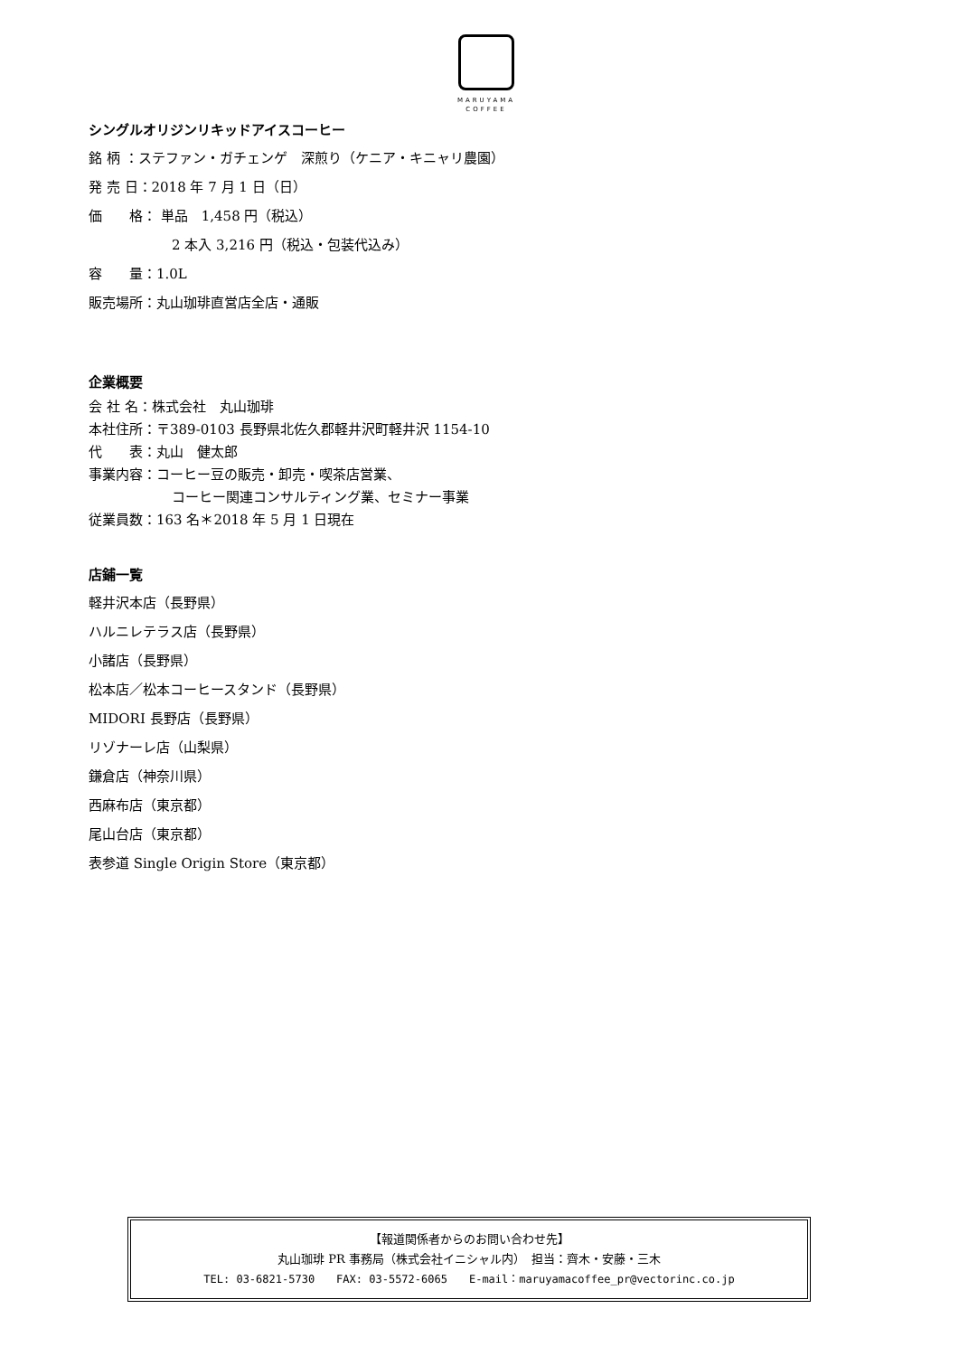MARUYAMA
COFFEE
シングルオリジンリキッドアイスコーヒー
銘 柄 ：ステファン・ガチェンゲ　深煎り（ケニア・キニャリ農園）
発 売 日：2018 年 7 月 1 日（日）
価　　格： 単品　1,458 円（税込）
2 本入 3,216 円（税込・包装代込み）
容　　量：1.0L
販売場所：丸山珈琲直営店全店・通販
企業概要
会 社 名：株式会社　丸山珈琲
本社住所：〒389-0103 長野県北佐久郡軽井沢町軽井沢 1154-10
代　　表：丸山　健太郎
事業内容：コーヒー豆の販売・卸売・喫茶店営業、
コーヒー関連コンサルティング業、セミナー事業
従業員数：163 名＊2018 年 5 月 1 日現在
店鋪一覧
軽井沢本店（長野県）
ハルニレテラス店（長野県）
小諸店（長野県）
松本店／松本コーヒースタンド（長野県）
MIDORI 長野店（長野県）
リゾナーレ店（山梨県）
鎌倉店（神奈川県）
西麻布店（東京都）
尾山台店（東京都）
表参道 Single Origin Store（東京都）
【報道関係者からのお問い合わせ先】
丸山珈琲 PR 事務局（株式会社イニシャル内）　担当：齊木・安藤・三木
TEL: 03-6821-5730　　FAX: 03-5572-6065　　E-mail：maruyamacoffee_pr@vectorinc.co.jp